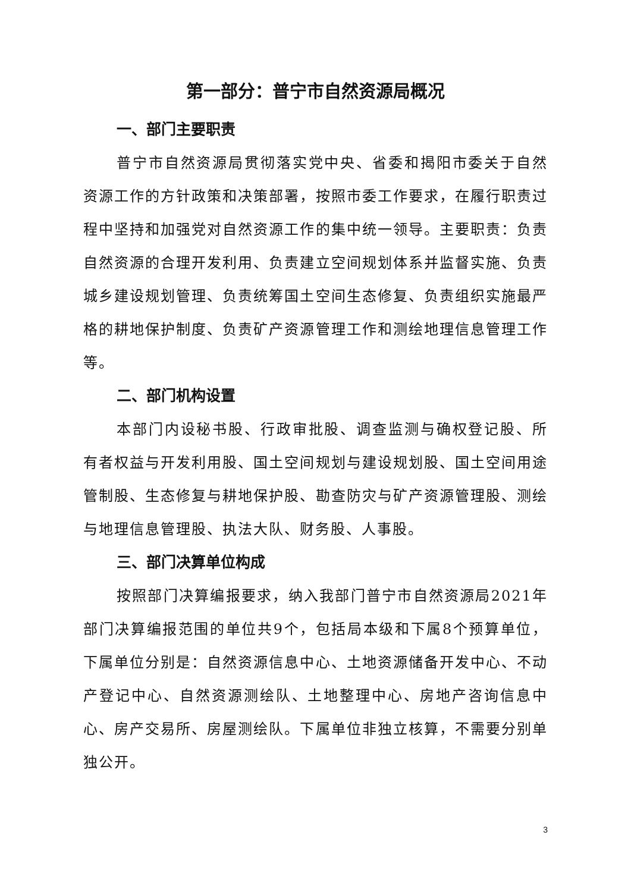第一部分：普宁市自然资源局概况
一、部门主要职责
普宁市自然资源局贯彻落实党中央、省委和揭阳市委关于自然资源工作的方针政策和决策部署，按照市委工作要求，在履行职责过程中坚持和加强党对自然资源工作的集中统一领导。主要职责：负责自然资源的合理开发利用、负责建立空间规划体系并监督实施、负责城乡建设规划管理、负责统筹国土空间生态修复、负责组织实施最严格的耕地保护制度、负责矿产资源管理工作和测绘地理信息管理工作等。
二、部门机构设置
本部门内设秘书股、行政审批股、调查监测与确权登记股、所有者权益与开发利用股、国土空间规划与建设规划股、国土空间用途管制股、生态修复与耕地保护股、勘查防灾与矿产资源管理股、测绘与地理信息管理股、执法大队、财务股、人事股。
三、部门决算单位构成
按照部门决算编报要求，纳入我部门普宁市自然资源局2021年部门决算编报范围的单位共9个，包括局本级和下属8个预算单位，下属单位分别是：自然资源信息中心、土地资源储备开发中心、不动产登记中心、自然资源测绘队、土地整理中心、房地产咨询信息中心、房产交易所、房屋测绘队。下属单位非独立核算，不需要分别单独公开。
3